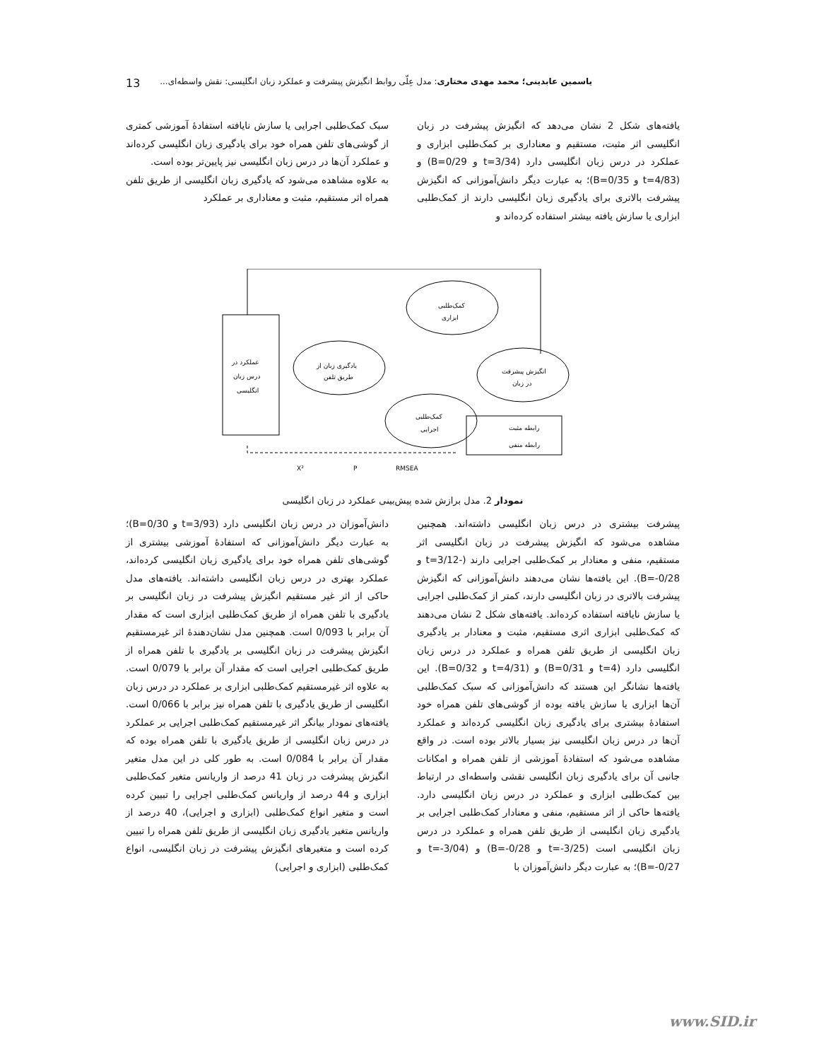یاسمین عابدینی؛ محمد مهدی مختاری: مدل عِلّی روابط انگیزش پیشرفت و عملکرد زبان انگلیسی: نقش واسطه‌ای... 13
یافته‌های شکل 2 نشان می‌دهد که انگیزش پیشرفت در زبان انگلیسی اثر مثبت، مستقیم و معناداری بر کمک‌طلبی ابزاری و عملکرد در درس زبان انگلیسی دارد (t=3/34 و B=0/29) و (t=4/83 و B=0/35)؛ به عبارت دیگر دانش‌آموزانی که انگیزش پیشرفت بالاتری برای یادگیری زبان انگلیسی دارند از کمک‌طلبی ابزاری یا سازش یافته بیشتر استفاده کرده‌اند و
سبک کمک‌طلبی اجرایی یا سازش نایافته استفادهٔ آموزشی کمتری از گوشی‌های تلفن همراه خود برای یادگیری زبان انگلیسی کرده‌اند و عملکرد آن‌ها در درس زبان انگلیسی نیز پایین‌تر بوده است.
به علاوه مشاهده می‌شود که یادگیری زبان انگلیسی از طریق تلفن همراه اثر مستقیم، مثبت و معناداری بر عملکرد
عملکرد در
درس زبان
انگلیسی
کمک‌طلبی
ابزاری
یادگیری زبان از
طریق تلفن
انگیزش پیشرفت
در زبان
کمک‌طلبی
اجرایی
رابطه مثبت
رابطه منفی
X²
P
RMSEA
نمودار 2. مدل برازش شده پیش‌بینی عملکرد در زبان انگلیسی
پیشرفت بیشتری در درس زبان انگلیسی داشته‌اند. همچنین مشاهده می‌شود که انگیزش پیشرفت در زبان انگلیسی اثر مستقیم، منفی و معنادار بر کمک‌طلبی اجرایی دارند (-3/12=t و B=-0/28). این یافته‌ها نشان می‌دهند دانش‌آموزانی که انگیزش پیشرفت بالاتری در زبان انگلیسی دارند، کمتر از کمک‌طلبی اجرایی یا سازش نایافته استفاده کرده‌اند. یافته‌های شکل 2 نشان می‌دهند که کمک‌طلبی ابزاری اثری مستقیم، مثبت و معنادار بر یادگیری زبان انگلیسی از طریق تلفن همراه و عملکرد در درس زبان انگلیسی دارد (t=4 و B=0/31) و (t=4/31 و B=0/32). این یافته‌ها نشانگر این هستند که دانش‌آموزانی که سبک کمک‌طلبی آن‌ها ابزاری یا سازش یافته بوده از گوشی‌های تلفن همراه خود استفادهٔ بیشتری برای یادگیری زبان انگلیسی کرده‌اند و عملکرد آن‌ها در درس زبان انگلیسی نیز بسیار بالاتر بوده است. در واقع مشاهده می‌شود که استفادهٔ آموزشی از تلفن همراه و امکانات جانبی آن برای یادگیری زبان انگلیسی نقشی واسطه‌ای در ارتباط بین کمک‌طلبی ابزاری و عملکرد در درس زبان انگلیسی دارد. یافته‌ها حاکی از اثر مستقیم، منفی و معنادار کمک‌طلبی اجرایی بر یادگیری زبان انگلیسی از طریق تلفن همراه و عملکرد در درس زبان انگلیسی است (t=-3/25 و B=-0/28) و (t=-3/04 و B=-0/27)؛ به عبارت دیگر دانش‌آموزان با
دانش‌آموزان در درس زبان انگلیسی دارد (t=3/93 و B=0/30)؛ به عبارت دیگر دانش‌آموزانی که استفادهٔ آموزشی بیشتری از گوشی‌های تلفن همراه خود برای یادگیری زبان انگلیسی کرده‌اند، عملکرد بهتری در درس زبان انگلیسی داشته‌اند. یافته‌های مدل حاکی از اثر غیر مستقیم انگیزش پیشرفت در زبان انگلیسی بر یادگیری با تلفن همراه از طریق کمک‌طلبی ابزاری است که مقدار آن برابر با 0/093 است. همچنین مدل نشان‌دهندهٔ اثر غیرمستقیم انگیزش پیشرفت در زبان انگلیسی بر یادگیری با تلفن همراه از طریق کمک‌طلبی اجرایی است که مقدار آن برابر با 0/079 است. به علاوه اثر غیرمستقیم کمک‌طلبی ابزاری بر عملکرد در درس زبان انگلیسی از طریق یادگیری با تلفن همراه نیز برابر با 0/066 است. یافته‌های نمودار بیانگر اثر غیرمستقیم کمک‌طلبی اجرایی بر عملکرد در درس زبان انگلیسی از طریق یادگیری با تلفن همراه بوده که مقدار آن برابر با 0/084 است. به طور کلی در این مدل متغیر انگیزش پیشرفت در زبان 41 درصد از واریانس متغیر کمک‌طلبی ابزاری و 44 درصد از واریانس کمک‌طلبی اجرایی را تبیین کرده است و متغیر انواع کمک‌طلبی (ابزاری و اجرایی)، 40 درصد از واریانس متغیر یادگیری زبان انگلیسی از طریق تلفن همراه را تبیین کرده است و متغیرهای انگیزش پیشرفت در زبان انگلیسی، انواع کمک‌طلبی (ابزاری و اجرایی)
www.SID.ir